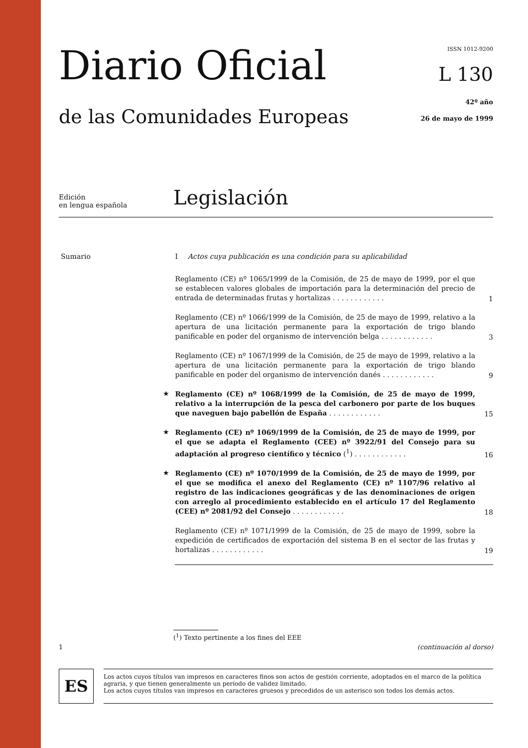Diario Oficial
de las Comunidades Europeas
ISSN 1012-9200
L 130
42º año
26 de mayo de 1999
Edición
en lengua española
Legislación
Sumario I Actos cuya publicación es una condición para su aplicabilidad
Reglamento (CE) nº 1065/1999 de la Comisión, de 25 de mayo de 1999, por el que se establecen valores globales de importación para la determinación del precio de entrada de determinadas frutas y hortalizas . . . . . . . . . . . .
1
Reglamento (CE) nº 1066/1999 de la Comisión, de 25 de mayo de 1999, relativo a la apertura de una licitación permanente para la exportación de trigo blando panificable en poder del organismo de intervención belga . . . . . . . . . . . .
3
Reglamento (CE) nº 1067/1999 de la Comisión, de 25 de mayo de 1999, relativo a la apertura de una licitación permanente para la exportación de trigo blando panificable en poder del organismo de intervención danés . . . . . . . . . . . .
9
★
Reglamento (CE) nº 1068/1999 de la Comisión, de 25 de mayo de 1999, relativo a la interrupción de la pesca del carbonero por parte de los buques que naveguen bajo pabellón de España . . . . . . . . . . . .
15
★
Reglamento (CE) nº 1069/1999 de la Comisión, de 25 de mayo de 1999, por el que se adapta el Reglamento (CEE) nº 3922/91 del Consejo para su adaptación al progreso científico y técnico (<sup>1</sup>) . . . . . . . . . . . .
16
★
Reglamento (CE) nº 1070/1999 de la Comisión, de 25 de mayo de 1999, por el que se modifica el anexo del Reglamento (CE) nº 1107/96 relativo al registro de las indicaciones geográficas y de las denominaciones de origen con arreglo al procedimiento establecido en el artículo 17 del Reglamento (CEE) nº 2081/92 del Consejo . . . . . . . . . . . .
18
Reglamento (CE) nº 1071/1999 de la Comisión, de 25 de mayo de 1999, sobre la expedición de certificados de exportación del sistema B en el sector de las frutas y hortalizas . . . . . . . . . . . .
19
(<sup>1</sup>) Texto pertinente a los fines del EEE
1 (continuación al dorso)
ES
Los actos cuyos títulos van impresos en caracteres finos son actos de gestión corriente, adoptados en el marco de la política agraria, y que tienen generalmente un período de validez limitado.
Los actos cuyos títulos van impresos en caracteres gruesos y precedidos de un asterisco son todos los demás actos.